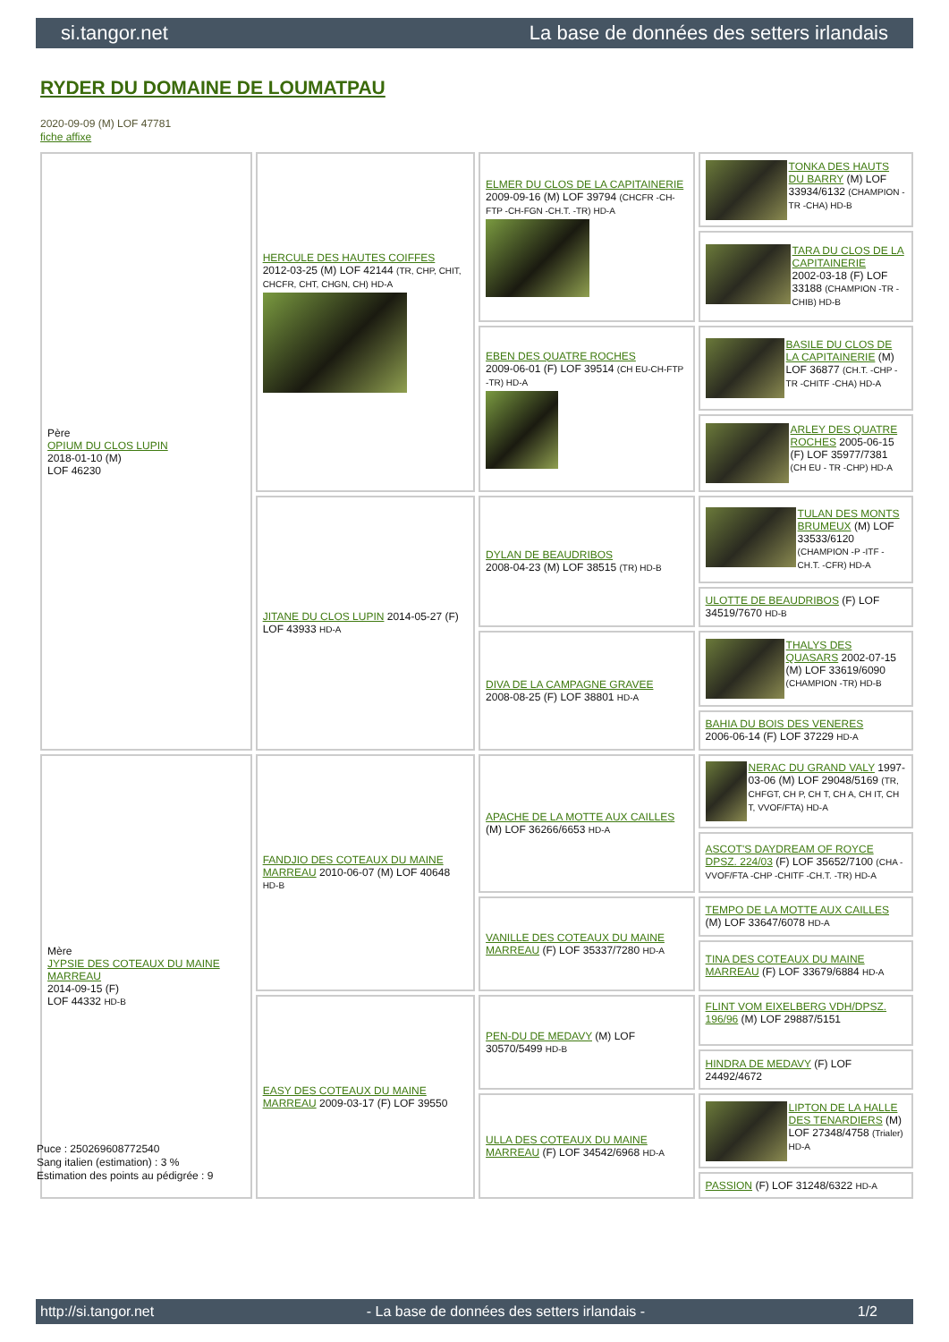si.tangor.net La base de données des setters irlandais
RYDER DU DOMAINE DE LOUMATPAU
2020-09-09 (M) LOF 47781
fiche affixe
| Père OPIUM DU CLOS LUPIN 2018-01-10 (M) LOF 46230 | HERCULE DES HAUTES COIFFES 2012-03-25 (M) LOF 42144 (TR, CHP, CHIT, CHCFR, CHT, CHGN, CH) HD-A | ELMER DU CLOS DE LA CAPITAINERIE 2009-09-16 (M) LOF 39794 (CHCFR -CH-FTP -CH-FGN -CH.T. -TR) HD-A | TONKA DES HAUTS DU BARRY (M) LOF 33934/6132 (CHAMPION -TR -CHA) HD-B |
| | | | TARA DU CLOS DE LA CAPITAINERIE 2002-03-18 (F) LOF 33188 (CHAMPION -TR -CHIB) HD-B |
| | | EBEN DES QUATRE ROCHES 2009-06-01 (F) LOF 39514 (CH EU-CH-FTP -TR) HD-A | BASILE DU CLOS DE LA CAPITAINERIE (M) LOF 36877 (CH.T. -CHP -TR -CHITF -CHA) HD-A |
| | | | ARLEY DES QUATRE ROCHES 2005-06-15 (F) LOF 35977/7381 (CH EU - TR -CHP) HD-A |
| | JITANE DU CLOS LUPIN 2014-05-27 (F) LOF 43933 HD-A | DYLAN DE BEAUDRIBOS 2008-04-23 (M) LOF 38515 (TR) HD-B | TULAN DES MONTS BRUMEUX (M) LOF 33533/6120 (CHAMPION -P -ITF -CH.T. -CFR) HD-A |
| | | | ULOTTE DE BEAUDRIBOS (F) LOF 34519/7670 HD-B |
| | | DIVA DE LA CAMPAGNE GRAVEE 2008-08-25 (F) LOF 38801 HD-A | THALYS DES QUASARS 2002-07-15 (M) LOF 33619/6090 (CHAMPION -TR) HD-B |
| | | | BAHIA DU BOIS DES VENERES 2006-06-14 (F) LOF 37229 HD-A |
| Mère JYPSIE DES COTEAUX DU MAINE MARREAU 2014-09-15 (F) LOF 44332 HD-B | FANDJIO DES COTEAUX DU MAINE MARREAU 2010-06-07 (M) LOF 40648 HD-B | APACHE DE LA MOTTE AUX CAILLES (M) LOF 36266/6653 HD-A | NERAC DU GRAND VALY 1997-03-06 (M) LOF 29048/5169 (TR, CHFGT, CH P, CH T, CH A, CH IT, CH T, VVOF/FTA) HD-A |
| | | | ASCOT'S DAYDREAM OF ROYCE DPSZ. 224/03 (F) LOF 35652/7100 (CHA -VVOF/FTA -CHP -CHITF -CH.T. -TR) HD-A |
| | | VANILLE DES COTEAUX DU MAINE MARREAU (F) LOF 35337/7280 HD-A | TEMPO DE LA MOTTE AUX CAILLES (M) LOF 33647/6078 HD-A |
| | | | TINA DES COTEAUX DU MAINE MARREAU (F) LOF 33679/6884 HD-A |
| | EASY DES COTEAUX DU MAINE MARREAU 2009-03-17 (F) LOF 39550 | PEN-DU DE MEDAVY (M) LOF 30570/5499 HD-B | FLINT VOM EIXELBERG VDH/DPSZ. 196/96 (M) LOF 29887/5151 |
| | | | HINDRA DE MEDAVY (F) LOF 24492/4672 |
| | | ULLA DES COTEAUX DU MAINE MARREAU (F) LOF 34542/6968 HD-A | LIPTON DE LA HALLE DES TENARDIERS (M) LOF 27348/4758 (Trialer) HD-A |
| | | | PASSION (F) LOF 31248/6322 HD-A |
Puce : 250269608772540
Sang italien (estimation) : 3 %
Estimation des points au pédigrée : 9
http://si.tangor.net - La base de données des setters irlandais - 1/2